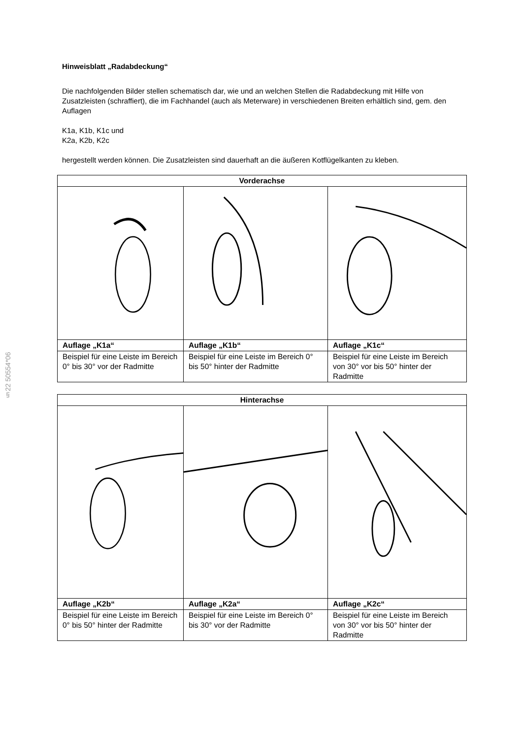§22 50554*06
Hinweisblatt „Radabdeckung“
Die nachfolgenden Bilder stellen schematisch dar, wie und an welchen Stellen die Radabdeckung mit Hilfe von Zusatzleisten (schraffiert), die im Fachhandel (auch als Meterware) in verschiedenen Breiten erhältlich sind, gem. den Auflagen
K1a, K1b, K1c und
K2a, K2b, K2c
hergestellt werden können. Die Zusatzleisten sind dauerhaft an die äußeren Kotflügelkanten zu kleben.
| Vorderachse | | |
| --- | --- | --- |
| Auflage „K1a“ | Auflage „K1b“ | Auflage „K1c“ |
| Beispiel für eine Leiste im Bereich 0° bis 30° vor der Radmitte | Beispiel für eine Leiste im Bereich 0° bis 50° hinter der Radmitte | Beispiel für eine Leiste im Bereich von 30° vor bis 50° hinter der Radmitte |
| Hinterachse | | |
| --- | --- | --- |
| Auflage „K2b“ | Auflage „K2a“ | Auflage „K2c“ |
| Beispiel für eine Leiste im Bereich 0° bis 50° hinter der Radmitte | Beispiel für eine Leiste im Bereich 0° bis 30° vor der Radmitte | Beispiel für eine Leiste im Bereich von 30° vor bis 50° hinter der Radmitte |